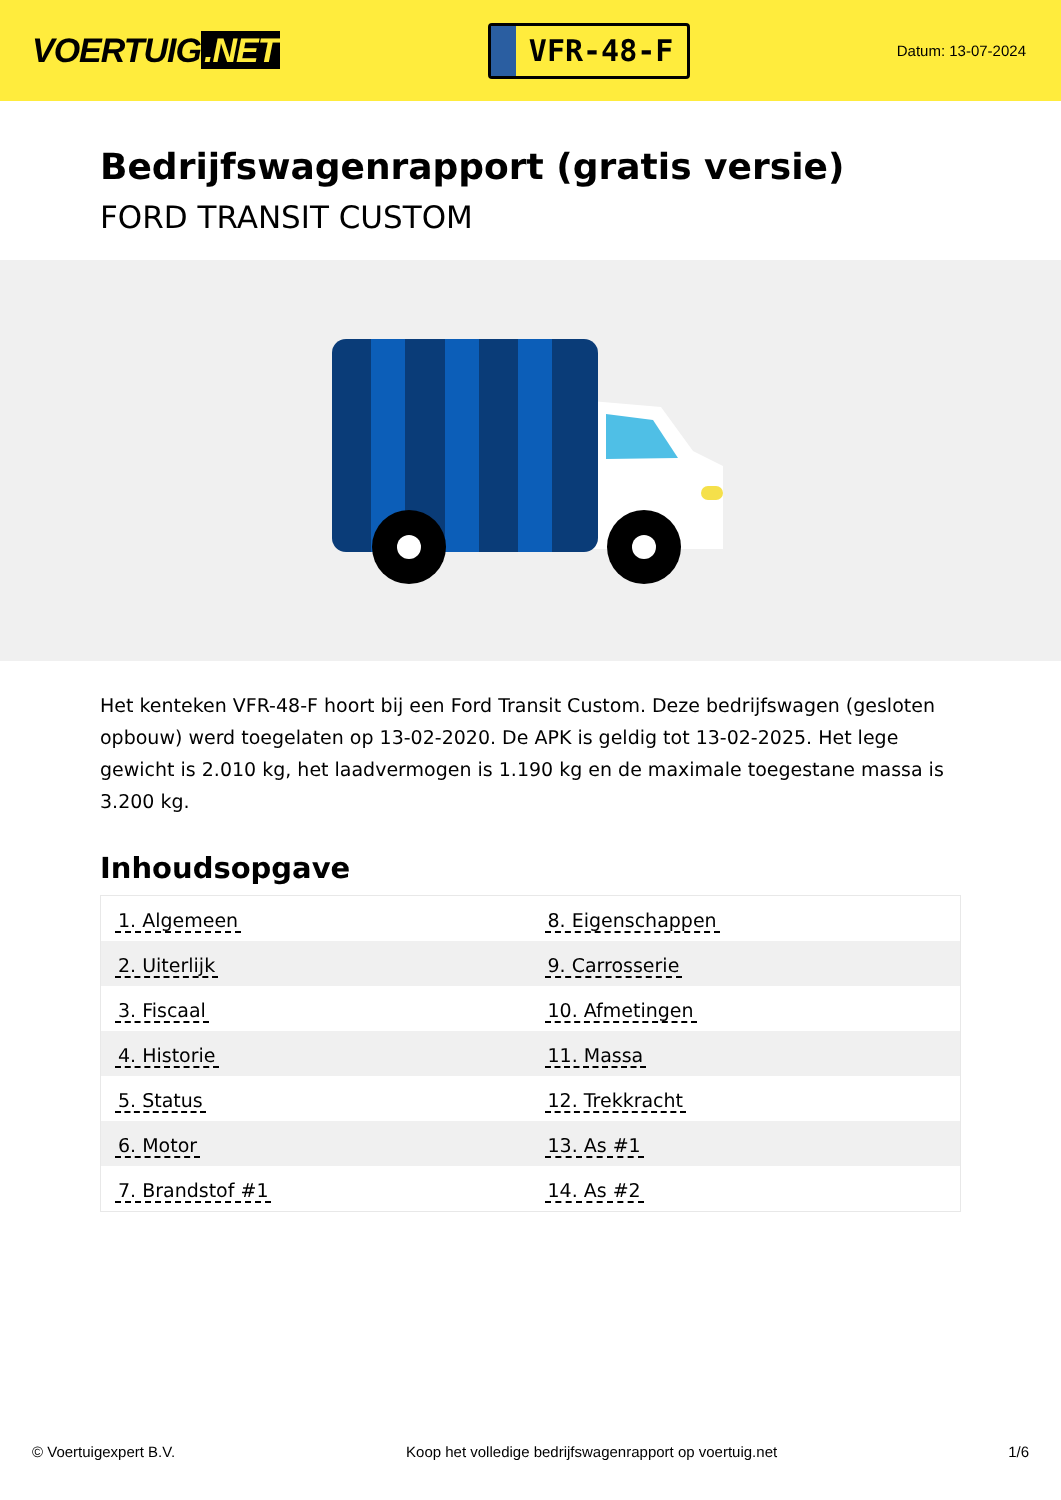VOERTUIG.NET
VFR-48-F
Datum: 13-07-2024
Bedrijfswagenrapport (gratis versie)
FORD TRANSIT CUSTOM
Het kenteken VFR-48-F hoort bij een Ford Transit Custom. Deze bedrijfswagen (gesloten opbouw) werd toegelaten op 13-02-2020. De APK is geldig tot 13-02-2025. Het lege gewicht is 2.010 kg, het laadvermogen is 1.190 kg en de maximale toegestane massa is 3.200 kg.
Inhoudsopgave
| 1. Algemeen | 8. Eigenschappen |
| 2. Uiterlijk | 9. Carrosserie |
| 3. Fiscaal | 10. Afmetingen |
| 4. Historie | 11. Massa |
| 5. Status | 12. Trekkracht |
| 6. Motor | 13. As #1 |
| 7. Brandstof #1 | 14. As #2 |
© Voertuigexpert B.V. Koop het volledige bedrijfswagenrapport op voertuig.net 1/6